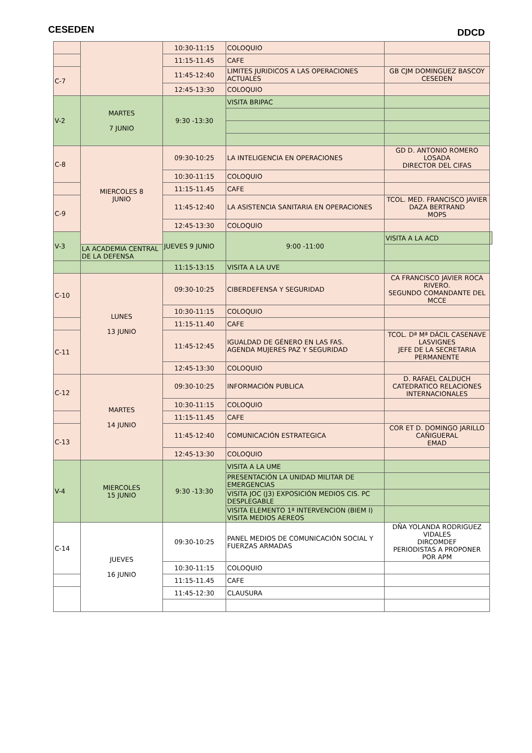CESEDEN DDCD
| | | 10:30-11:15 | COLOQUIO | | |
| | | 11:15-11.45 | CAFE | | |
| C-7 | | 11:45-12:40 | LIMITES JURIDICOS A LAS OPERACIONES ACTUALES | GB CJM DOMINGUEZ BASCOY CESEDEN | |
| | | 12:45-13:30 | COLOQUIO | | |
| V-2 | MARTES 7 JUNIO | 9:30 -13:30 | VISITA BRIPAC | | |
| C-8 | MIERCOLES 8 JUNIO | 09:30-10:25 | LA INTELIGENCIA EN OPERACIONES | GD D. ANTONIO ROMERO LOSADA DIRECTOR DEL CIFAS | |
| | | 10:30-11:15 | COLOQUIO | | |
| | | 11:15-11.45 | CAFE | | |
| C-9 | | 11:45-12:40 | LA ASISTENCIA SANITARIA EN OPERACIONES | TCOL. MED. FRANCISCO JAVIER DAZA BERTRAND MOPS | |
| | | 12:45-13:30 | COLOQUIO | | |
| V-3 | | JUEVES 9 JUNIO | 9:00 -11:00 | VISITA A LA ACD | |
| | LA ACADEMIA CENTRAL DE LA DEFENSA | | | | |
| | | 11:15-13:15 | VISITA A LA UVE | | |
| C-10 | LUNES 13 JUNIO | 09:30-10:25 | CIBERDEFENSA Y SEGURIDAD | CA FRANCISCO JAVIER ROCA RIVERO. SEGUNDO COMANDANTE DEL MCCE | |
| | | 10:30-11:15 | COLOQUIO | | |
| | | 11:15-11.40 | CAFE | | |
| C-11 | | 11:45-12:45 | IGUALDAD DE GÉNERO EN LAS FAS. AGENDA MUJERES PAZ Y SEGURIDAD | TCOL. Dª Mª DÁCIL CASENAVE LASVIGNES JEFE DE LA SECRETARIA PERMANENTE | |
| | | 12:45-13:30 | COLOQUIO | | |
| C-12 | MARTES 14 JUNIO | 09:30-10:25 | INFORMACIÓN PUBLICA | D. RAFAEL CALDUCH CATEDRATICO RELACIONES INTERNACIONALES | |
| | | 10:30-11:15 | COLOQUIO | | |
| | | 11:15-11.45 | CAFE | | |
| C-13 | | 11:45-12:40 | COMUNICACIÓN ESTRATEGICA | COR ET D. DOMINGO JARILLO CAÑIGUERAL EMAD | |
| | | 12:45-13:30 | COLOQUIO | | |
| V-4 | MIERCOLES 15 JUNIO | 9:30 -13:30 | VISITA A LA UME | | |
| | | | PRESENTACIÓN LA UNIDAD MILITAR DE EMERGENCIAS | | |
| | | | VISITA JOC (J3) EXPOSICIÓN MEDIOS CIS. PC DESPLEGABLE | | |
| | | | VISITA ELEMENTO 1ª INTERVENCION (BIEM I) VISITA MEDIOS AEREOS | | |
| C-14 | JUEVES 16 JUNIO | 09:30-10:25 | PANEL MEDIOS DE COMUNICACIÓN SOCIAL Y FUERZAS ARMADAS | DÑA YOLANDA RODRIGUEZ VIDALES DIRCOMDEF PERIODISTAS A PROPONER POR APM | |
| | | 10:30-11:15 | COLOQUIO | | |
| | | 11:15-11.45 | CAFE | | |
| | | 11:45-12:30 | CLAUSURA | | |